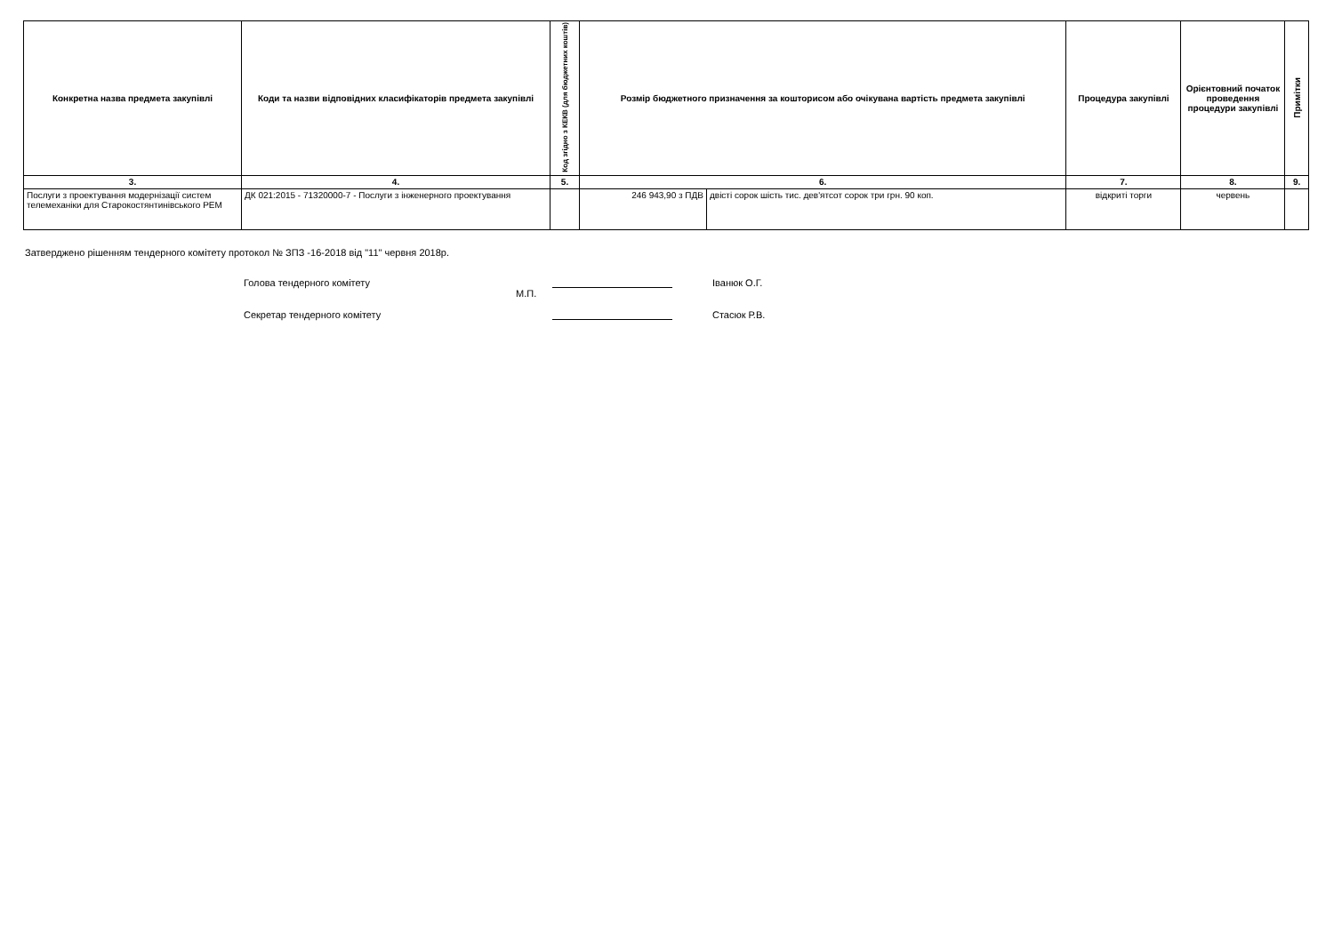| Конкретна назва предмета закупівлі | Коди та назви відповідних класифікаторів предмета закупівлі | Код згідно з КЕКВ (для бюджетних коштів) | Розмір бюджетного призначення за кошторисом або очікувана вартість предмета закупівлі | | Процедура закупівлі | Орієнтовний початок проведення процедури закупівлі | Примітки |
| --- | --- | --- | --- | --- | --- | --- | --- |
| 3. | 4. | 5. | 6. | | 7. | 8. | 9. |
| Послуги з проектування модернізації систем телемеханіки для Старокостянтинівського РЕМ | ДК 021:2015 - 71320000-7 - Послуги з інженерного проектування | | 246 943,90 з ПДВ | двісті сорок шість тис. дев'ятсот сорок три грн. 90 коп. | відкриті торги | червень | |
Затверджено рішенням тендерного комітету протокол № ЗПЗ -16-2018 від "11" червня 2018р.
Голова тендерного комітету Іванюк О.Г.
М.П.
Секретар тендерного комітету Стасюк Р.В.